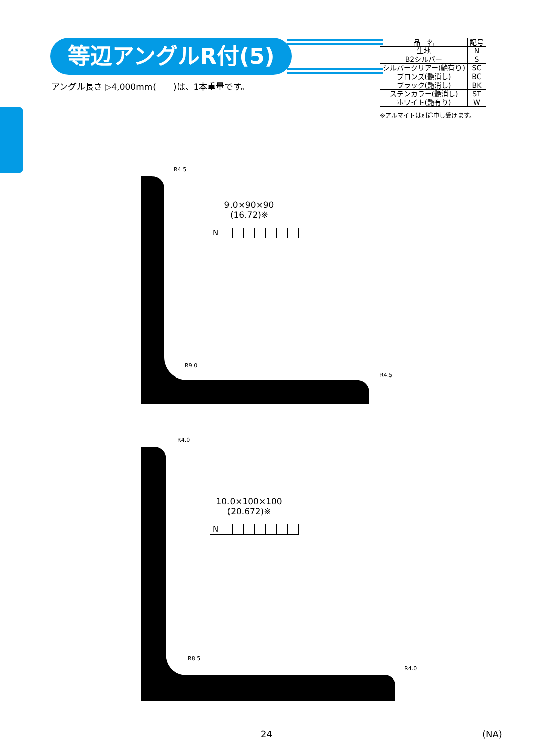等辺アングルR付(5)
アングル長さ ▷4,000mm(　　)は、1本重量です。
| 品 名 | 記号 |
| --- | --- |
| 生地 | N |
| B2シルバー | S |
| シルバークリアー(艶有り) | SC |
| ブロンズ(艶消し) | BC |
| ブラック(艶消し) | BK |
| ステンカラー(艶消し) | ST |
| ホワイト(艶有り) | W |
※アルマイトは別途申し受けます。
R4.5
R9.0
R4.5
9.0×90×90
(16.72)※
N
R4.0
R8.5
R4.0
10.0×100×100
(20.672)※
N
24 (NA)